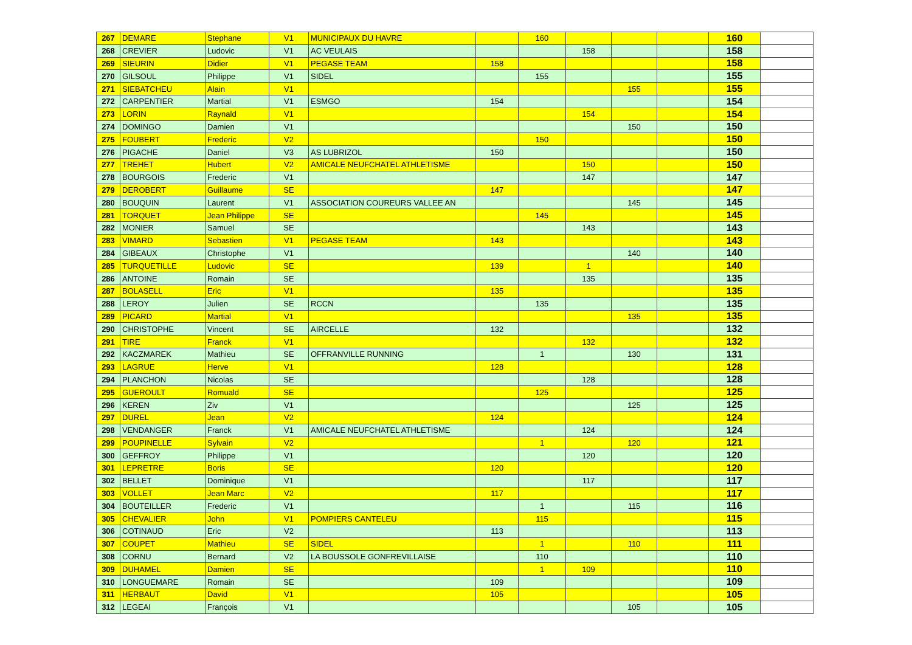| 267 | DEMARE | Stephane | V1 | MUNICIPAUX DU HAVRE | | 160 | | | | 160 | |
| 268 | CREVIER | Ludovic | V1 | AC VEULAIS | | | 158 | | | 158 | |
| 269 | SIEURIN | Didier | V1 | PEGASE TEAM | 158 | | | | | 158 | |
| 270 | GILSOUL | Philippe | V1 | SIDEL | | 155 | | | | 155 | |
| 271 | SIEBATCHEU | Alain | V1 | | | | | 155 | | 155 | |
| 272 | CARPENTIER | Martial | V1 | ESMGO | 154 | | | | | 154 | |
| 273 | LORIN | Raynald | V1 | | | | 154 | | | 154 | |
| 274 | DOMINGO | Damien | V1 | | | | | 150 | | 150 | |
| 275 | FOUBERT | Frederic | V2 | | | 150 | | | | 150 | |
| 276 | PIGACHE | Daniel | V3 | AS LUBRIZOL | 150 | | | | | 150 | |
| 277 | TREHET | Hubert | V2 | AMICALE NEUFCHATEL ATHLETISME | | | 150 | | | 150 | |
| 278 | BOURGOIS | Frederic | V1 | | | | 147 | | | 147 | |
| 279 | DEROBERT | Guillaume | SE | | 147 | | | | | 147 | |
| 280 | BOUQUIN | Laurent | V1 | ASSOCIATION COUREURS VALLEE AN | | | | 145 | | 145 | |
| 281 | TORQUET | Jean Philippe | SE | | | 145 | | | | 145 | |
| 282 | MONIER | Samuel | SE | | | | 143 | | | 143 | |
| 283 | VIMARD | Sebastien | V1 | PEGASE TEAM | 143 | | | | | 143 | |
| 284 | GIBEAUX | Christophe | V1 | | | | | 140 | | 140 | |
| 285 | TURQUETILLE | Ludovic | SE | | 139 | | 1 | | | 140 | |
| 286 | ANTOINE | Romain | SE | | | | 135 | | | 135 | |
| 287 | BOLASELL | Eric | V1 | | 135 | | | | | 135 | |
| 288 | LEROY | Julien | SE | RCCN | | 135 | | | | 135 | |
| 289 | PICARD | Martial | V1 | | | | | 135 | | 135 | |
| 290 | CHRISTOPHE | Vincent | SE | AIRCELLE | 132 | | | | | 132 | |
| 291 | TIRE | Franck | V1 | | | | 132 | | | 132 | |
| 292 | KACZMAREK | Mathieu | SE | OFFRANVILLE RUNNING | | 1 | | 130 | | 131 | |
| 293 | LAGRUE | Herve | V1 | | 128 | | | | | 128 | |
| 294 | PLANCHON | Nicolas | SE | | | | 128 | | | 128 | |
| 295 | GUEROULT | Romuald | SE | | | 125 | | | | 125 | |
| 296 | KEREN | Ziv | V1 | | | | | 125 | | 125 | |
| 297 | DUREL | Jean | V2 | | 124 | | | | | 124 | |
| 298 | VENDANGER | Franck | V1 | AMICALE NEUFCHATEL ATHLETISME | | | 124 | | | 124 | |
| 299 | POUPINELLE | Sylvain | V2 | | | 1 | | 120 | | 121 | |
| 300 | GEFFROY | Philippe | V1 | | | | 120 | | | 120 | |
| 301 | LEPRETRE | Boris | SE | | 120 | | | | | 120 | |
| 302 | BELLET | Dominique | V1 | | | | 117 | | | 117 | |
| 303 | VOLLET | Jean Marc | V2 | | 117 | | | | | 117 | |
| 304 | BOUTEILLER | Frederic | V1 | | | 1 | | 115 | | 116 | |
| 305 | CHEVALIER | John | V1 | POMPIERS CANTELEU | | 115 | | | | 115 | |
| 306 | COTINAUD | Eric | V2 | | 113 | | | | | 113 | |
| 307 | COUPET | Mathieu | SE | SIDEL | | 1 | | 110 | | 111 | |
| 308 | CORNU | Bernard | V2 | LA BOUSSOLE GONFREVILLAISE | | 110 | | | | 110 | |
| 309 | DUHAMEL | Damien | SE | | | 1 | 109 | | | 110 | |
| 310 | LONGUEMARE | Romain | SE | | 109 | | | | | 109 | |
| 311 | HERBAUT | David | V1 | | 105 | | | | | 105 | |
| 312 | LEGEAI | François | V1 | | | | | 105 | | 105 | |